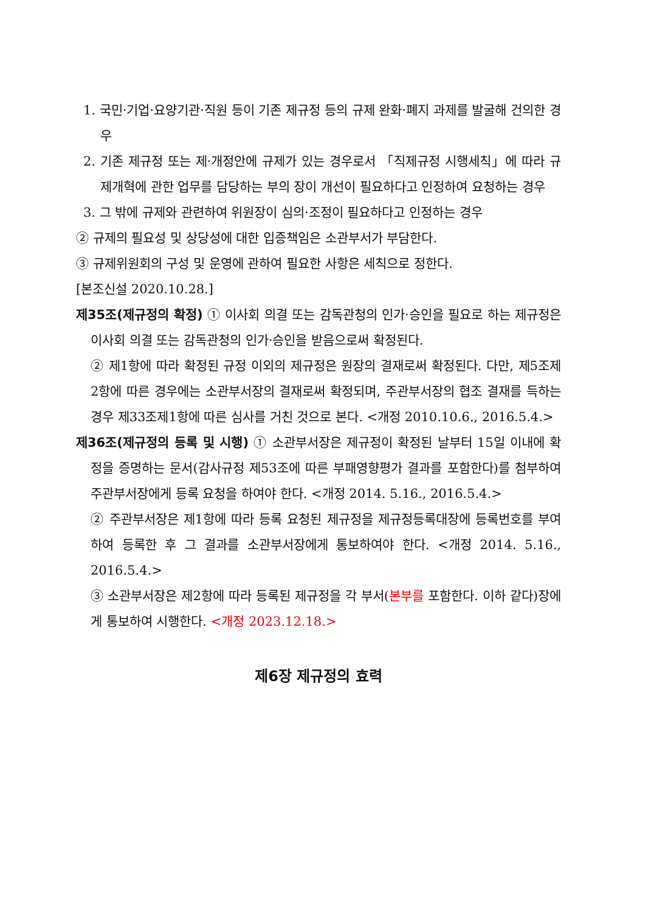1. 국민·기업·요양기관·직원 등이 기존 제규정 등의 규제 완화·폐지 과제를 발굴해 건의한 경우
2. 기존 제규정 또는 제·개정안에 규제가 있는 경우로서 「직제규정 시행세칙」에 따라 규제개혁에 관한 업무를 담당하는 부의 장이 개선이 필요하다고 인정하여 요청하는 경우
3. 그 밖에 규제와 관련하여 위원장이 심의·조정이 필요하다고 인정하는 경우
② 규제의 필요성 및 상당성에 대한 입증책임은 소관부서가 부담한다.
③ 규제위원회의 구성 및 운영에 관하여 필요한 사항은 세칙으로 정한다.
[본조신설 2020.10.28.]
제35조(제규정의 확정) ① 이사회 의결 또는 감독관청의 인가·승인을 필요로 하는 제규정은 이사회 의결 또는 감독관청의 인가·승인을 받음으로써 확정된다.
② 제1항에 따라 확정된 규정 이외의 제규정은 원장의 결재로써 확정된다. 다만, 제5조제2항에 따른 경우에는 소관부서장의 결재로써 확정되며, 주관부서장의 협조 결재를 득하는 경우 제33조제1항에 따른 심사를 거친 것으로 본다. <개정 2010.10.6., 2016.5.4.>
제36조(제규정의 등록 및 시행) ① 소관부서장은 제규정이 확정된 날부터 15일 이내에 확정을 증명하는 문서(감사규정 제53조에 따른 부패영향평가 결과를 포함한다)를 첨부하여 주관부서장에게 등록 요청을 하여야 한다. <개정 2014. 5.16., 2016.5.4.>
② 주관부서장은 제1항에 따라 등록 요청된 제규정을 제규정등록대장에 등록번호를 부여하여 등록한 후 그 결과를 소관부서장에게 통보하여야 한다. <개정 2014. 5.16., 2016.5.4.>
③ 소관부서장은 제2항에 따라 등록된 제규정을 각 부서(본부를 포함한다. 이하 같다)장에게 통보하여 시행한다. <개정 2023.12.18.>
제6장 제규정의 효력